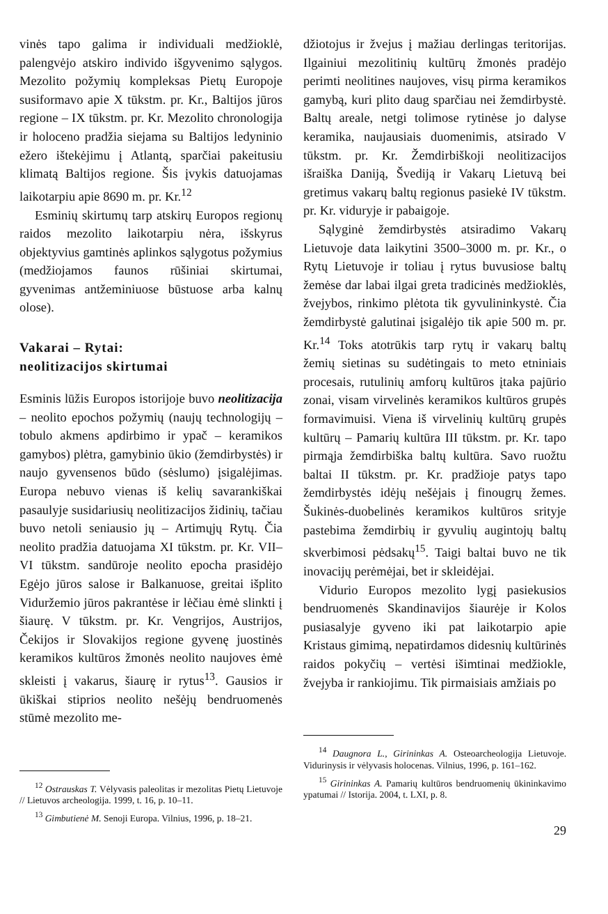vinės tapo galima ir individuali medžioklė, palengvėjo atskiro individo išgyvenimo sąlygos. Mezolito požymių kompleksas Pietų Europoje susiformavo apie X tūkstm. pr. Kr., Baltijos jūros regione – IX tūkstm. pr. Kr. Mezolito chronologija ir holoceno pradžia siejama su Baltijos ledyninio ežero ištekėjimu į Atlantą, sparčiai pakeitusiu klimatą Baltijos regione. Šis įvykis datuojamas laikotarpiu apie 8690 m. pr. Kr.<sup>12</sup>
Esminių skirtumų tarp atskirų Europos regionų raidos mezolito laikotarpiu nėra, išskyrus objektyvius gamtinės aplinkos sąlygotus požymius (medžiojamos faunos rūšiniai skirtumai, gyvenimas antžeminiuose būstuose arba kalnų olose).
Vakarai – Rytai:
neolitizacijos skirtumai
Esminis lūžis Europos istorijoje buvo neolitizacija – neolito epochos požymių (naujų technologijų – tobulo akmens apdirbimo ir ypač – keramikos gamybos) plėtra, gamybinio ūkio (žemdirbystės) ir naujo gyvensenos būdo (sėslumo) įsigalėjimas. Europa nebuvo vienas iš kelių savarankiškai pasaulyje susidariusių neolitizacijos židinių, tačiau buvo netoli seniausio jų – Artimųjų Rytų. Čia neolito pradžia datuojama XI tūkstm. pr. Kr. VII–VI tūkstm. sandūroje neolito epocha prasidėjo Egėjo jūros salose ir Balkanuose, greitai išplito Viduržemio jūros pakrantėse ir lėčiau ėmė slinkti į šiaurę. V tūkstm. pr. Kr. Vengrijos, Austrijos, Čekijos ir Slovakijos regione gyvenę juostinės keramikos kultūros žmonės neolito naujoves ėmė skleisti į vakarus, šiaurę ir rytus<sup>13</sup>. Gausios ir ūkiškai stiprios neolito nešėjų bendruomenės stūmė mezolito me-
<sup>12</sup> Ostrauskas T. Vėlyvasis paleolitas ir mezolitas Pietų Lietuvoje // Lietuvos archeologija. 1999, t. 16, p. 10–11.
<sup>13</sup> Gimbutienė M. Senoji Europa. Vilnius, 1996, p. 18–21.
džiotojus ir žvejus į mažiau derlingas teritorijas. Ilgainiui mezolitinių kultūrų žmonės pradėjo perimti neolitines naujoves, visų pirma keramikos gamybą, kuri plito daug sparčiau nei žemdirbystė. Baltų areale, netgi tolimose rytinėse jo dalyse keramika, naujausiais duomenimis, atsirado V tūkstm. pr. Kr. Žemdirbiškoji neolitizacijos išraiška Daniją, Švediją ir Vakarų Lietuvą bei gretimus vakarų baltų regionus pasiekė IV tūkstm. pr. Kr. viduryje ir pabaigoje.
Sąlyginė žemdirbystės atsiradimo Vakarų Lietuvoje data laikytini 3500–3000 m. pr. Kr., o Rytų Lietuvoje ir toliau į rytus buvusiose baltų žemėse dar labai ilgai greta tradicinės medžioklės, žvejybos, rinkimo plėtota tik gyvulininkystė. Čia žemdirbystė galutinai įsigalėjo tik apie 500 m. pr. Kr.<sup>14</sup> Toks atotrūkis tarp rytų ir vakarų baltų žemių sietinas su sudėtingais to meto etniniais procesais, rutulinių amforų kultūros įtaka pajūrio zonai, visam virvelinės keramikos kultūros grupės formavimuisi. Viena iš virvelinių kultūrų grupės kultūrų – Pamarių kultūra III tūkstm. pr. Kr. tapo pirmąja žemdirbiška baltų kultūra. Savo ruožtu baltai II tūkstm. pr. Kr. pradžioje patys tapo žemdirbystės idėjų nešėjais į finougrų žemes. Šukinės-duobelinės keramikos kultūros srityje pastebima žemdirbių ir gyvulių augintojų baltų skverbimosi pėdsakų<sup>15</sup>. Taigi baltai buvo ne tik inovacijų perėmėjai, bet ir skleidėjai.
Vidurio Europos mezolito lygį pasiekusios bendruomenės Skandinavijos šiaurėje ir Kolos pusiasalyje gyveno iki pat laikotarpio apie Kristaus gimimą, nepatirdamos didesnių kultūrinės raidos pokyčių – vertėsi išimtinai medžiokle, žvejyba ir rankiojimu. Tik pirmaisiais amžiais po
<sup>14</sup> Daugnora L., Girininkas A. Osteoarcheologija Lietuvoje. Vidurinysis ir vėlyvasis holocenas. Vilnius, 1996, p. 161–162.
<sup>15</sup> Girininkas A. Pamarių kultūros bendruomenių ūkininkavimo ypatumai // Istorija. 2004, t. LXI, p. 8.
29